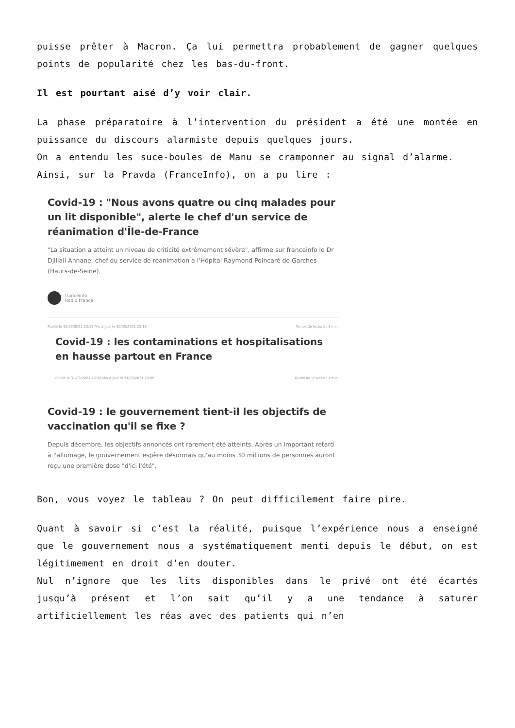puisse prêter à Macron. Ça lui permettra probablement de gagner quelques points de popularité chez les bas-du-front.
Il est pourtant aisé d’y voir clair.
La phase préparatoire à l’intervention du président a été une montée en puissance du discours alarmiste depuis quelques jours.
On a entendu les suce-boules de Manu se cramponner au signal d’alarme.
Ainsi, sur la Pravda (FranceInfo), on a pu lire :
Covid-19 : "Nous avons quatre ou cinq malades pour un lit disponible", alerte le chef d'un service de réanimation d'Île-de-France
"La situation a atteint un niveau de criticité extrêmement sévère", affirme sur franceinfo le Dr Djillali Annane, chef du service de réanimation à l'Hôpital Raymond Poincaré de Garches (Hauts-de-Seine).
franceinfo
Radio France
Publié le 30/03/2021 23:17 Mis à jour le 30/03/2021 23:18 Temps de lecture : 1 min.
Covid-19 : les contaminations et hospitalisations en hausse partout en France
Publié le 31/03/2021 22:30 Mis à jour le 31/03/2021 23:06 Durée de la vidéo : 1 min.
Covid-19 : le gouvernement tient-il les objectifs de vaccination qu'il se fixe ?
Depuis décembre, les objectifs annoncés ont rarement été atteints. Après un important retard à l'allumage, le gouvernement espère désormais qu'au moins 30 millions de personnes auront reçu une première dose "d'ici l'été".
Bon, vous voyez le tableau ? On peut difficilement faire pire.
Quant à savoir si c’est la réalité, puisque l’expérience nous a enseigné que le gouvernement nous a systématiquement menti depuis le début, on est légitimement en droit d’en douter.
Nul n’ignore que les lits disponibles dans le privé ont été écartés jusqu’à présent et l’on sait qu’il y a une tendance à saturer artificiellement les réas avec des patients qui n’en